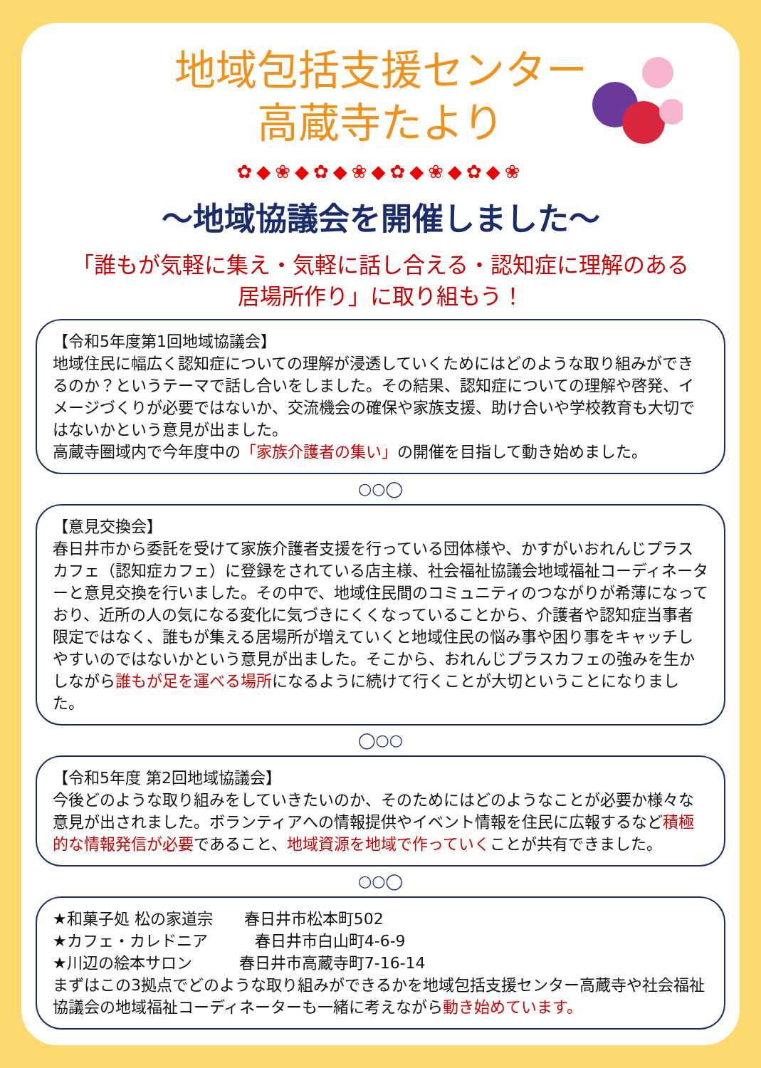地域包括支援センター
高蔵寺たより
✿◆❀◆✿◆❀◆✿◆❀◆✿◆❀
～地域協議会を開催しました～
「誰もが気軽に集え・気軽に話し合える・認知症に理解のある
居場所作り」に取り組もう！
【令和5年度第1回地域協議会】
地域住民に幅広く認知症についての理解が浸透していくためにはどのような取り組みができるのか？というテーマで話し合いをしました。その結果、認知症についての理解や啓発、イメージづくりが必要ではないか、交流機会の確保や家族支援、助け合いや学校教育も大切ではないかという意見が出ました。
高蔵寺圏域内で今年度中の「家族介護者の集い」の開催を目指して動き始めました。
○○◯
【意見交換会】
春日井市から委託を受けて家族介護者支援を行っている団体様や、かすがいおれんじプラスカフェ（認知症カフェ）に登録をされている店主様、社会福祉協議会地域福祉コーディネーターと意見交換を行いました。その中で、地域住民間のコミュニティのつながりが希薄になっており、近所の人の気になる変化に気づきにくくなっていることから、介護者や認知症当事者限定ではなく、誰もが集える居場所が増えていくと地域住民の悩み事や困り事をキャッチしやすいのではないかという意見が出ました。そこから、おれんじプラスカフェの強みを生かしながら誰もが足を運べる場所になるように続けて行くことが大切ということになりました。
◯○○
【令和5年度 第2回地域協議会】
今後どのような取り組みをしていきたいのか、そのためにはどのようなことが必要か様々な意見が出されました。ボランティアへの情報提供やイベント情報を住民に広報するなど積極的な情報発信が必要であること、地域資源を地域で作っていくことが共有できました。
○○◯
★和菓子処 松の家道宗　　春日井市松本町502
★カフェ・カレドニア　　　春日井市白山町4-6-9
★川辺の絵本サロン　　　春日井市高蔵寺町7-16-14
まずはこの3拠点でどのような取り組みができるかを地域包括支援センター高蔵寺や社会福祉協議会の地域福祉コーディネーターも一緒に考えながら動き始めています。